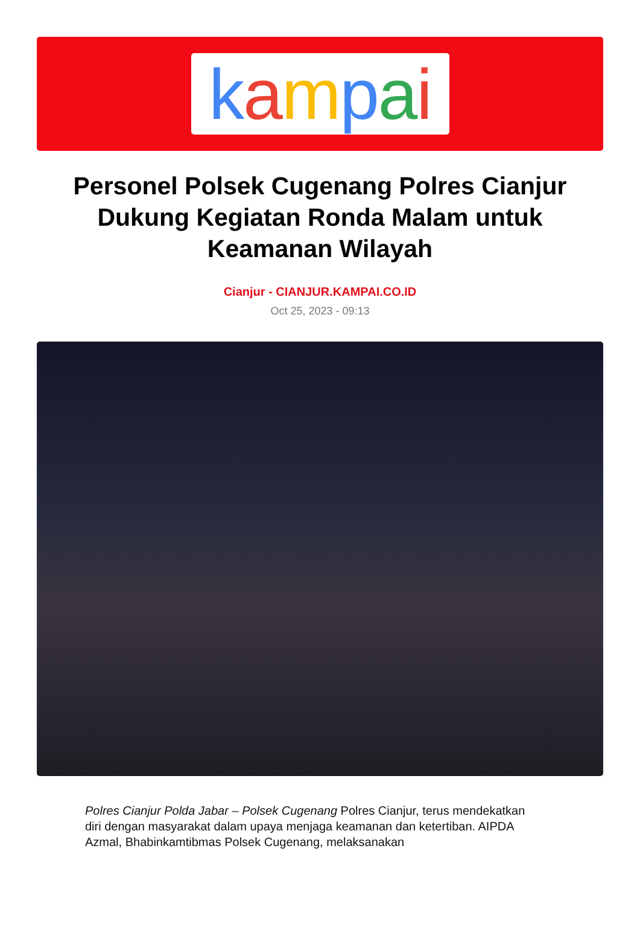kampai
Personel Polsek Cugenang Polres Cianjur Dukung Kegiatan Ronda Malam untuk Keamanan Wilayah
Cianjur - CIANJUR.KAMPAI.CO.ID
Oct 25, 2023 - 09:13
Polres Cianjur Polda Jabar – Polsek Cugenang Polres Cianjur, terus mendekatkan diri dengan masyarakat dalam upaya menjaga keamanan dan ketertiban. AIPDA Azmal, Bhabinkamtibmas Polsek Cugenang, melaksanakan